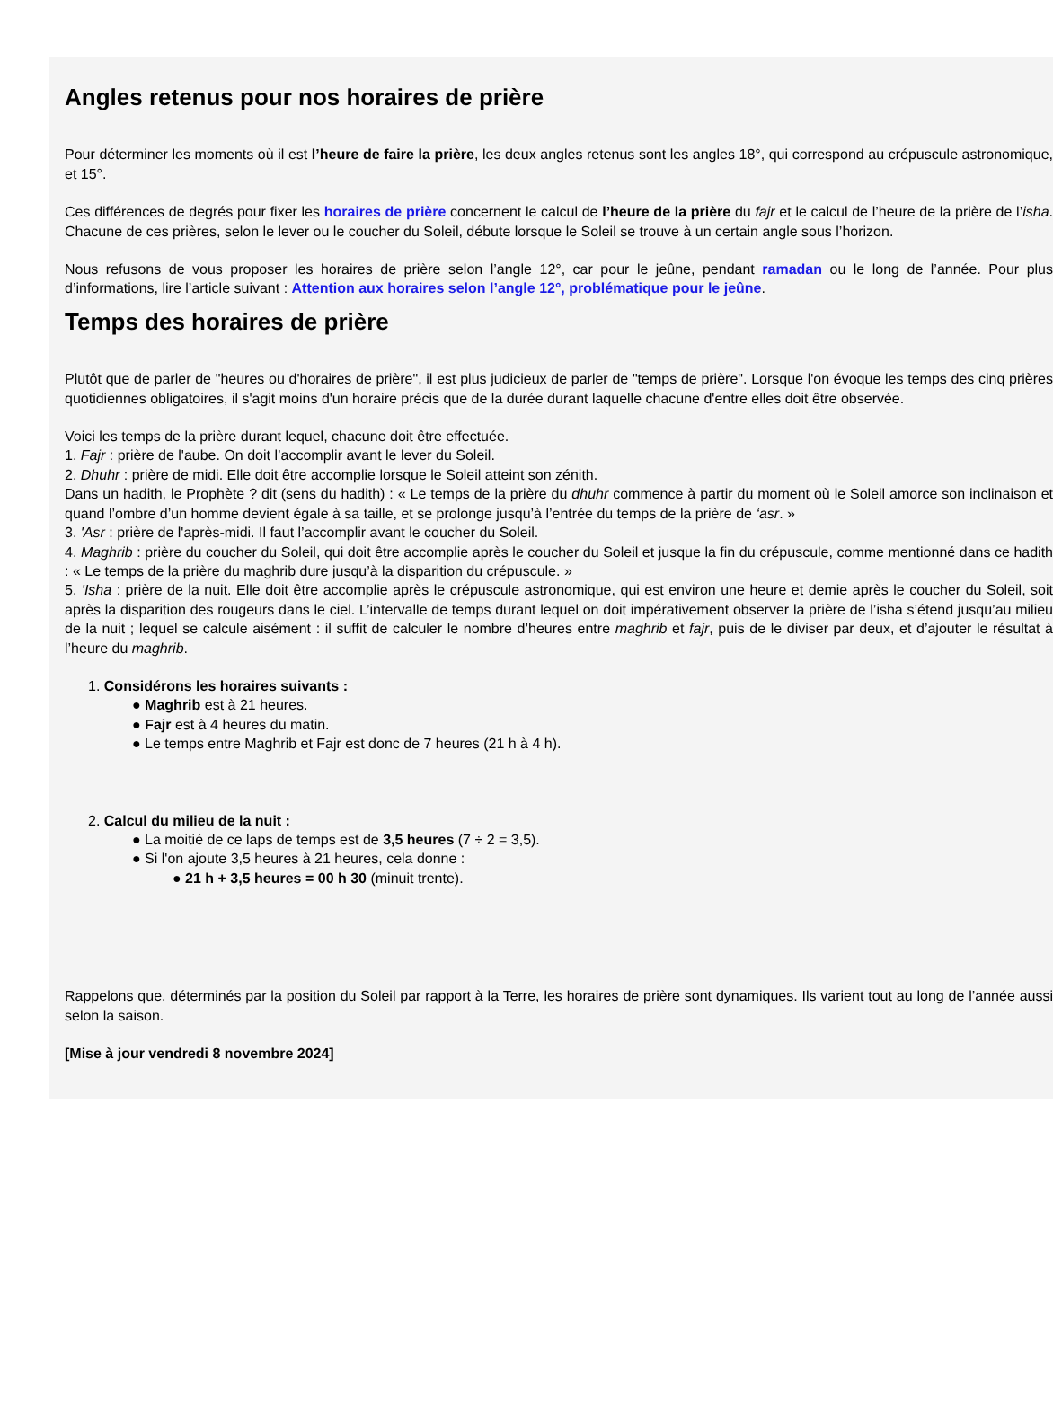Angles retenus pour nos horaires de prière
Pour déterminer les moments où il est l’heure de faire la prière, les deux angles retenus sont les angles 18°, qui correspond au crépuscule astronomique, et 15°.
Ces différences de degrés pour fixer les horaires de prière concernent le calcul de l’heure de la prière du fajr et le calcul de l’heure de la prière de l’isha. Chacune de ces prières, selon le lever ou le coucher du Soleil, débute lorsque le Soleil se trouve à un certain angle sous l’horizon.
Nous refusons de vous proposer les horaires de prière selon l’angle 12°, car pour le jeûne, pendant ramadan ou le long de l’année. Pour plus d’informations, lire l’article suivant : Attention aux horaires selon l’angle 12°, problématique pour le jeûne.
Temps des horaires de prière
Plutôt que de parler de "heures ou d'horaires de prière", il est plus judicieux de parler de "temps de prière". Lorsque l'on évoque les temps des cinq prières quotidiennes obligatoires, il s'agit moins d'un horaire précis que de la durée durant laquelle chacune d'entre elles doit être observée.
Voici les temps de la prière durant lequel, chacune doit être effectuée.
1. Fajr : prière de l'aube. On doit l’accomplir avant le lever du Soleil.
2. Dhuhr : prière de midi. Elle doit être accomplie lorsque le Soleil atteint son zénith.
Dans un hadith, le Prophète ? dit (sens du hadith) : « Le temps de la prière du dhuhr commence à partir du moment où le Soleil amorce son inclinaison et quand l’ombre d’un homme devient égale à sa taille, et se prolonge jusqu’à l’entrée du temps de la prière de ‘asr. »
3. 'Asr : prière de l'après-midi. Il faut l’accomplir avant le coucher du Soleil.
4. Maghrib : prière du coucher du Soleil, qui doit être accomplie après le coucher du Soleil et jusque la fin du crépuscule, comme mentionné dans ce hadith : « Le temps de la prière du maghrib dure jusqu’à la disparition du crépuscule. »
5. 'Isha : prière de la nuit. Elle doit être accomplie après le crépuscule astronomique, qui est environ une heure et demie après le coucher du Soleil, soit après la disparition des rougeurs dans le ciel. L’intervalle de temps durant lequel on doit impérativement observer la prière de l’isha s’étend jusqu’au milieu de la nuit ; lequel se calcule aisément : il suffit de calculer le nombre d’heures entre maghrib et fajr, puis de le diviser par deux, et d’ajouter le résultat à l’heure du maghrib.
1. Considérons les horaires suivants :
● Maghrib est à 21 heures.
● Fajr est à 4 heures du matin.
● Le temps entre Maghrib et Fajr est donc de 7 heures (21 h à 4 h).
2. Calcul du milieu de la nuit :
● La moitié de ce laps de temps est de 3,5 heures (7 ÷ 2 = 3,5).
● Si l'on ajoute 3,5 heures à 21 heures, cela donne :
● 21 h + 3,5 heures = 00 h 30 (minuit trente).
Rappelons que, déterminés par la position du Soleil par rapport à la Terre, les horaires de prière sont dynamiques. Ils varient tout au long de l’année aussi selon la saison.
[Mise à jour vendredi 8 novembre 2024]